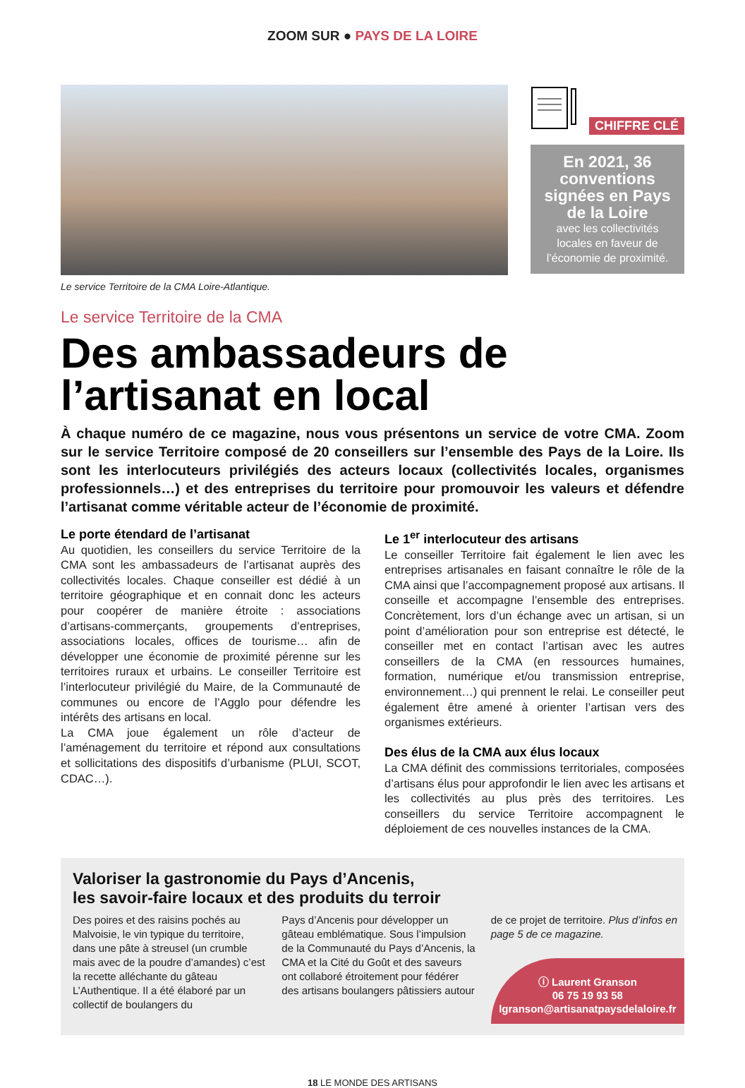ZOOM SUR ● PAYS DE LA LOIRE
Le service Territoire de la CMA Loire-Atlantique.
CHIFFRE CLÉ
En 2021, 36 conventions signées en Pays de la Loire
avec les collectivités locales en faveur de l’économie de proximité.
Le service Territoire de la CMA
Des ambassadeurs de l’artisanat en local
À chaque numéro de ce magazine, nous vous présentons un service de votre CMA. Zoom sur le service Territoire composé de 20 conseillers sur l’ensemble des Pays de la Loire. Ils sont les interlocuteurs privilégiés des acteurs locaux (collectivités locales, organismes professionnels…) et des entreprises du territoire pour promouvoir les valeurs et défendre l’artisanat comme véritable acteur de l’économie de proximité.
Le porte étendard de l’artisanat
Au quotidien, les conseillers du service Territoire de la CMA sont les ambassadeurs de l’artisanat auprès des collectivités locales. Chaque conseiller est dédié à un territoire géographique et en connait donc les acteurs pour coopérer de manière étroite : associations d’artisans-commerçants, groupements d’entreprises, associations locales, offices de tourisme… afin de développer une économie de proximité pérenne sur les territoires ruraux et urbains. Le conseiller Territoire est l’interlocuteur privilégié du Maire, de la Communauté de communes ou encore de l’Agglo pour défendre les intérêts des artisans en local.
La CMA joue également un rôle d’acteur de l’aménagement du territoire et répond aux consultations et sollicitations des dispositifs d’urbanisme (PLUI, SCOT, CDAC…).
Le 1<sup>er</sup> interlocuteur des artisans
Le conseiller Territoire fait également le lien avec les entreprises artisanales en faisant connaître le rôle de la CMA ainsi que l’accompagnement proposé aux artisans. Il conseille et accompagne l’ensemble des entreprises. Concrètement, lors d’un échange avec un artisan, si un point d’amélioration pour son entreprise est détecté, le conseiller met en contact l’artisan avec les autres conseillers de la CMA (en ressources humaines, formation, numérique et/ou transmission entreprise, environnement…) qui prennent le relai. Le conseiller peut également être amené à orienter l’artisan vers des organismes extérieurs.
Des élus de la CMA aux élus locaux
La CMA définit des commissions territoriales, composées d’artisans élus pour approfondir le lien avec les artisans et les collectivités au plus près des territoires. Les conseillers du service Territoire accompagnent le déploiement de ces nouvelles instances de la CMA.
Valoriser la gastronomie du Pays d’Ancenis,
les savoir-faire locaux et des produits du terroir
Des poires et des raisins pochés au Malvoisie, le vin typique du territoire, dans une pâte à streusel (un crumble mais avec de la poudre d’amandes) c’est la recette alléchante du gâteau L’Authentique. Il a été élaboré par un collectif de boulangers du
Pays d’Ancenis pour développer un gâteau emblématique. Sous l’impulsion de la Communauté du Pays d’Ancenis, la CMA et la Cité du Goût et des saveurs ont collaboré étroitement pour fédérer des artisans boulangers pâtissiers autour
de ce projet de territoire. Plus d’infos en page 5 de ce magazine.
ⓘ Laurent Granson
06 75 19 93 58
lgranson@artisanatpaysdelaloire.fr
18 LE MONDE DES ARTISANS